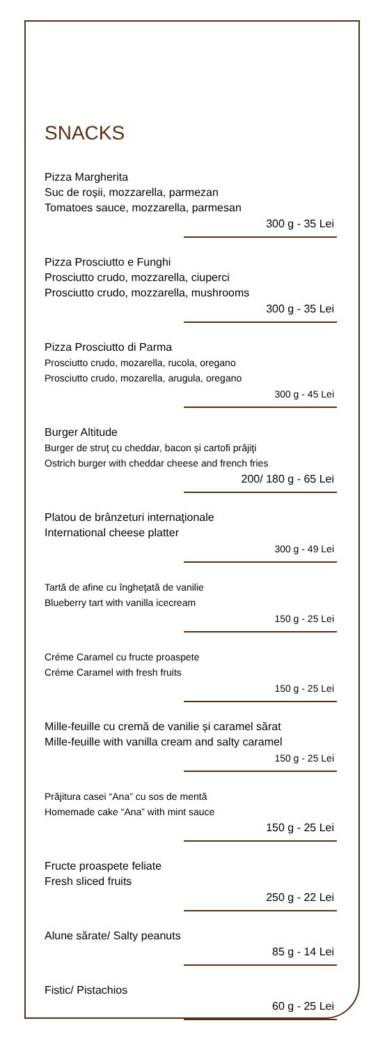SNACKS
Pizza Margherita
Suc de roșii, mozzarella, parmezan
Tomatoes sauce, mozzarella, parmesan
300 g - 35 Lei
Pizza Prosciutto e Funghi
Prosciutto crudo, mozzarella, ciuperci
Prosciutto crudo, mozzarella, mushrooms
300 g - 35 Lei
Pizza Prosciutto di Parma
Prosciutto crudo, mozarella, rucola, oregano
Prosciutto crudo, mozarella, arugula, oregano
300 g - 45 Lei
Burger Altitude
Burger de struţ cu cheddar, bacon și cartofi prăjiţi
Ostrich burger with cheddar cheese and french fries
200/ 180 g - 65 Lei
Platou de brânzeturi internaţionale
International cheese platter
300 g - 49 Lei
Tartă de afine cu îngheţată de vanilie
Blueberry tart with vanilla icecream
150 g - 25 Lei
Créme Caramel cu fructe proaspete
Créme Caramel with fresh fruits
150 g - 25 Lei
Mille-feuille cu cremă de vanilie și caramel sărat
Mille-feuille with vanilla cream and salty caramel
150 g - 25 Lei
Prăjitura casei “Ana” cu sos de mentă
Homemade cake “Ana” with mint sauce
150 g - 25 Lei
Fructe proaspete feliate
Fresh sliced fruits
250 g - 22 Lei
Alune sărate/ Salty peanuts
85 g - 14 Lei
Fistic/ Pistachios
60 g - 25 Lei